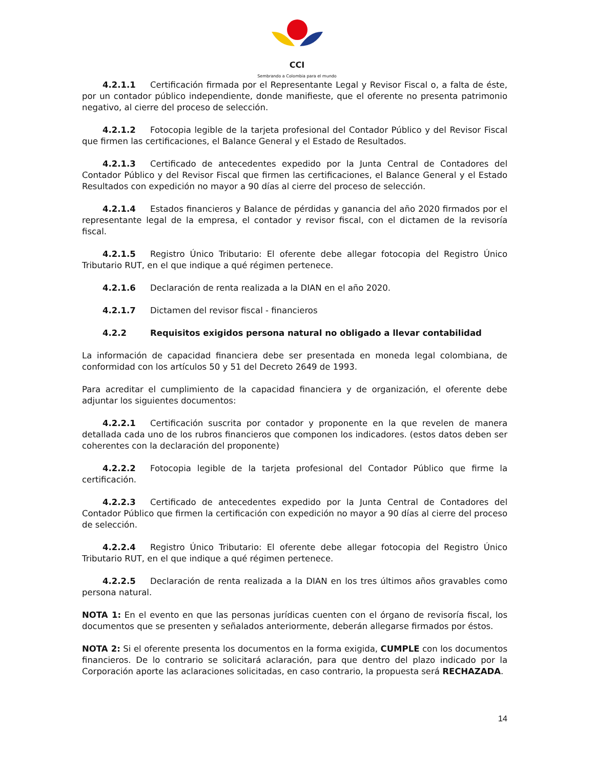CCI
Sembrando a Colombia para el mundo
4.2.1.1 Certificación firmada por el Representante Legal y Revisor Fiscal o, a falta de éste, por un contador público independiente, donde manifieste, que el oferente no presenta patrimonio negativo, al cierre del proceso de selección.
4.2.1.2 Fotocopia legible de la tarjeta profesional del Contador Público y del Revisor Fiscal que firmen las certificaciones, el Balance General y el Estado de Resultados.
4.2.1.3 Certificado de antecedentes expedido por la Junta Central de Contadores del Contador Público y del Revisor Fiscal que firmen las certificaciones, el Balance General y el Estado Resultados con expedición no mayor a 90 días al cierre del proceso de selección.
4.2.1.4 Estados financieros y Balance de pérdidas y ganancia del año 2020 firmados por el representante legal de la empresa, el contador y revisor fiscal, con el dictamen de la revisoría fiscal.
4.2.1.5 Registro Único Tributario: El oferente debe allegar fotocopia del Registro Único Tributario RUT, en el que indique a qué régimen pertenece.
4.2.1.6 Declaración de renta realizada a la DIAN en el año 2020.
4.2.1.7 Dictamen del revisor fiscal - financieros
4.2.2 Requisitos exigidos persona natural no obligado a llevar contabilidad
La información de capacidad financiera debe ser presentada en moneda legal colombiana, de conformidad con los artículos 50 y 51 del Decreto 2649 de 1993.
Para acreditar el cumplimiento de la capacidad financiera y de organización, el oferente debe adjuntar los siguientes documentos:
4.2.2.1 Certificación suscrita por contador y proponente en la que revelen de manera detallada cada uno de los rubros financieros que componen los indicadores. (estos datos deben ser coherentes con la declaración del proponente)
4.2.2.2 Fotocopia legible de la tarjeta profesional del Contador Público que firme la certificación.
4.2.2.3 Certificado de antecedentes expedido por la Junta Central de Contadores del Contador Público que firmen la certificación con expedición no mayor a 90 días al cierre del proceso de selección.
4.2.2.4 Registro Único Tributario: El oferente debe allegar fotocopia del Registro Único Tributario RUT, en el que indique a qué régimen pertenece.
4.2.2.5 Declaración de renta realizada a la DIAN en los tres últimos años gravables como persona natural.
NOTA 1: En el evento en que las personas jurídicas cuenten con el órgano de revisoría fiscal, los documentos que se presenten y señalados anteriormente, deberán allegarse firmados por éstos.
NOTA 2: Si el oferente presenta los documentos en la forma exigida, CUMPLE con los documentos financieros. De lo contrario se solicitará aclaración, para que dentro del plazo indicado por la Corporación aporte las aclaraciones solicitadas, en caso contrario, la propuesta será RECHAZADA.
14